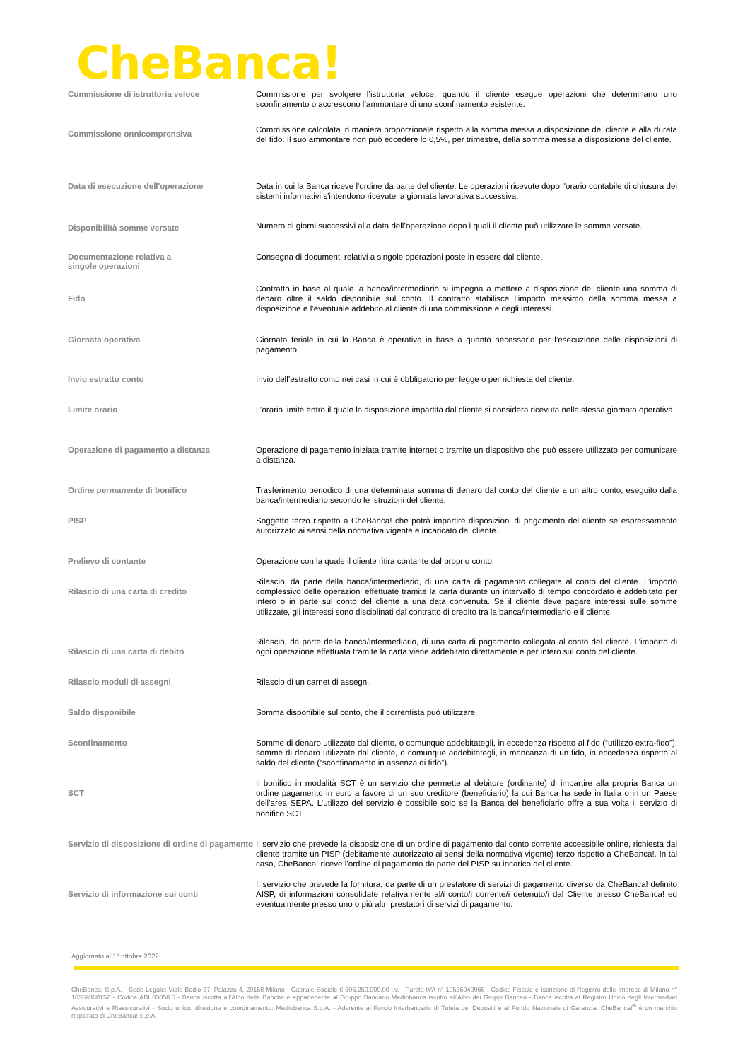CheBanca!
| Commissione di istruttoria veloce | Commissione per svolgere l’istruttoria veloce, quando il cliente esegue operazioni che determinano uno sconfinamento o accrescono l’ammontare di uno sconfinamento esistente. |
| Commissione onnicomprensiva | Commissione calcolata in maniera proporzionale rispetto alla somma messa a disposizione del cliente e alla durata del fido. Il suo ammontare non può eccedere lo 0,5%, per trimestre, della somma messa a disposizione del cliente. |
| Data di esecuzione dell'operazione | Data in cui la Banca riceve l'ordine da parte del cliente. Le operazioni ricevute dopo l'orario contabile di chiusura dei sistemi informativi s'intendono ricevute la giornata lavorativa successiva. |
| Disponibilità somme versate | Numero di giorni successivi alla data dell’operazione dopo i quali il cliente può utilizzare le somme versate. |
| Documentazione relativa a singole operazioni | Consegna di documenti relativi a singole operazioni poste in essere dal cliente. |
| Fido | Contratto in base al quale la banca/intermediario si impegna a mettere a disposizione del cliente una somma di denaro oltre il saldo disponibile sul conto. Il contratto stabilisce l’importo massimo della somma messa a disposizione e l’eventuale addebito al cliente di una commissione e degli interessi. |
| Giornata operativa | Giornata feriale in cui la Banca è operativa in base a quanto necessario per l’esecuzione delle disposizioni di pagamento. |
| Invio estratto conto | Invio dell’estratto conto nei casi in cui è obbligatorio per legge o per richiesta del cliente. |
| Limite orario | L’orario limite entro il quale la disposizione impartita dal cliente si considera ricevuta nella stessa giornata operativa. |
| Operazione di pagamento a distanza | Operazione di pagamento iniziata tramite internet o tramite un dispositivo che può essere utilizzato per comunicare a distanza. |
| Ordine permanente di bonifico | Trasferimento periodico di una determinata somma di denaro dal conto del cliente a un altro conto, eseguito dalla banca/intermediario secondo le istruzioni del cliente. |
| PISP | Soggetto terzo rispetto a CheBanca! che potrà impartire disposizioni di pagamento del cliente se espressamente autorizzato ai sensi della normativa vigente e incaricato dal cliente. |
| Prelievo di contante | Operazione con la quale il cliente ritira contante dal proprio conto. |
| Rilascio di una carta di credito | Rilascio, da parte della banca/intermediario, di una carta di pagamento collegata al conto del cliente. L’importo complessivo delle operazioni effettuate tramite la carta durante un intervallo di tempo concordato è addebitato per intero o in parte sul conto del cliente a una data convenuta. Se il cliente deve pagare interessi sulle somme utilizzate, gli interessi sono disciplinati dal contratto di credito tra la banca/intermediario e il cliente. |
| Rilascio di una carta di debito | Rilascio, da parte della banca/intermediario, di una carta di pagamento collegata al conto del cliente. L’importo di ogni operazione effettuata tramite la carta viene addebitato direttamente e per intero sul conto del cliente. |
| Rilascio moduli di assegni | Rilascio di un carnet di assegni. |
| Saldo disponibile | Somma disponibile sul conto, che il correntista può utilizzare. |
| Sconfinamento | Somme di denaro utilizzate dal cliente, o comunque addebitategli, in eccedenza rispetto al fido (“utilizzo extra-fido”); somme di denaro utilizzate dal cliente, o comunque addebitategli, in mancanza di un fido, in eccedenza rispetto al saldo del cliente (“sconfinamento in assenza di fido”). |
| SCT | Il bonifico in modalità SCT è un servizio che permette al debitore (ordinante) di impartire alla propria Banca un ordine pagamento in euro a favore di un suo creditore (beneficiario) la cui Banca ha sede in Italia o in un Paese dell’area SEPA. L’utilizzo del servizio è possibile solo se la Banca del beneficiario offre a sua volta il servizio di bonifico SCT. |
| Servizio di disposizione di ordine di pagamento | Il servizio che prevede la disposizione di un ordine di pagamento dal conto corrente accessibile online, richiesta dal cliente tramite un PISP (debitamente autorizzato ai sensi della normativa vigente) terzo rispetto a CheBanca!. In tal caso, CheBanca! riceve l’ordine di pagamento da parte del PISP su incarico del cliente. |
| Servizio di informazione sui conti | Il servizio che prevede la fornitura, da parte di un prestatore di servizi di pagamento diverso da CheBanca! definito AISP, di informazioni consolidate relativamente al/i conto/i corrente/i detenuto/i dal Cliente presso CheBanca! ed eventualmente presso uno o più altri prestatori di servizi di pagamento. |
Aggiornato al 1° ottobre 2022
CheBanca! S.p.A. - Sede Legale: Viale Bodio 37, Palazzo 4, 20158 Milano - Capitale Sociale € 506.250.000,00 i.v. - Partita IVA n° 10536040966 - Codice Fiscale e Iscrizione al Registro delle Imprese di Milano n° 10359360152 - Codice ABI 03058.5 - Banca iscritta all’Albo delle Banche e appartenente al Gruppo Bancario Mediobanca iscritto all’Albo dei Gruppi Bancari - Banca iscritta al Registro Unico degli Intermediari Assicurativi e Riassicurativi - Socio unico, direzione e coordinamento: Mediobanca S.p.A. - Aderente al Fondo Interbancario di Tutela dei Depositi e al Fondo Nazionale di Garanzia. CheBanca!<sup>®</sup> è un marchio registrato di CheBanca! S.p.A.